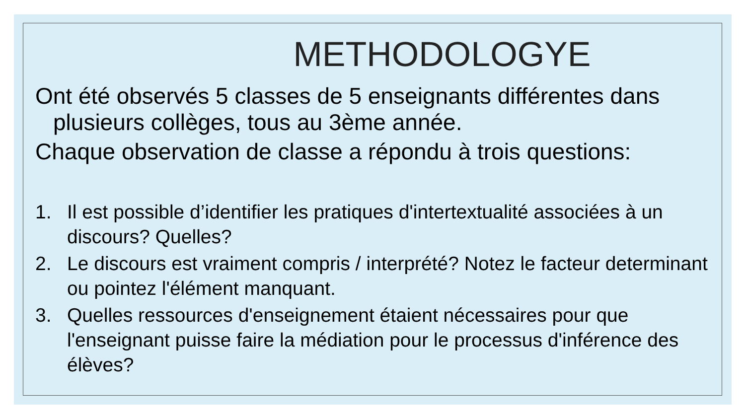METHODOLOGYE
Ont été observés 5 classes de 5 enseignants différentes dans plusieurs collèges, tous au 3ème année.
Chaque observation de classe a répondu à trois questions:
1. Il est possible d’identifier les pratiques d'intertextualité associées à un discours? Quelles?
2. Le discours est vraiment compris / interprété? Notez le facteur determinant ou pointez l'élément manquant.
3. Quelles ressources d'enseignement étaient nécessaires pour que l'enseignant puisse faire la médiation pour le processus d'inférence des élèves?